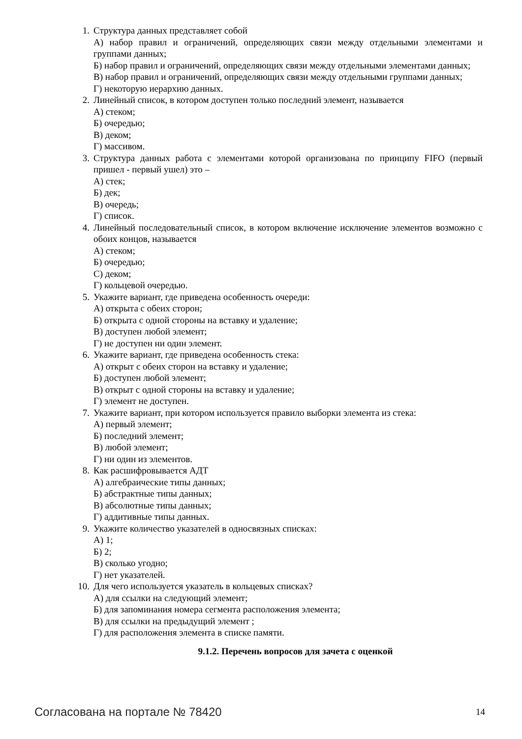1. Структура данных представляет собой
А) набор правил и ограничений, определяющих связи между отдельными элементами и группами данных;
Б) набор правил и ограничений, определяющих связи между отдельными элементами данных;
В) набор правил и ограничений, определяющих связи между отдельными группами данных;
Г) некоторую иерархию данных.
2. Линейный список, в котором доступен только последний элемент, называется
А) стеком;
Б) очередью;
В) деком;
Г) массивом.
3. Структура данных работа с элементами которой организована по принципу FIFO (первый пришел - первый ушел) это –
А) стек;
Б) дек;
В) очередь;
Г) список.
4. Линейный последовательный список, в котором включение исключение элементов возможно с обоих концов, называется
А) стеком;
Б) очередью;
С) деком;
Г) кольцевой очередью.
5. Укажите вариант, где приведена особенность очереди:
А) открыта с обеих сторон;
Б) открыта с одной стороны на вставку и удаление;
В) доступен любой элемент;
Г) не доступен ни один элемент.
6. Укажите вариант, где приведена особенность стека:
А) открыт с обеих сторон на вставку и удаление;
Б) доступен любой элемент;
В) открыт с одной стороны на вставку и удаление;
Г) элемент не доступен.
7. Укажите вариант, при котором используется правило выборки элемента из стека:
А) первый элемент;
Б) последний элемент;
В) любой элемент;
Г) ни один из элементов.
8. Как расшифровывается АДТ
А) алгебраические типы данных;
Б) абстрактные типы данных;
В) абсолютные типы данных;
Г) аддитивные типы данных.
9. Укажите количество указателей в односвязных списках:
А) 1;
Б) 2;
В) сколько угодно;
Г) нет указателей.
10.
Для чего используется указатель в кольцевых списках?
А) для ссылки на следующий элемент;
Б) для запоминания номера сегмента расположения элемента;
В) для ссылки на предыдущий элемент ;
Г) для расположения элемента в списке памяти.
9.1.2. Перечень вопросов для зачета с оценкой
Согласована на портале № 78420 14